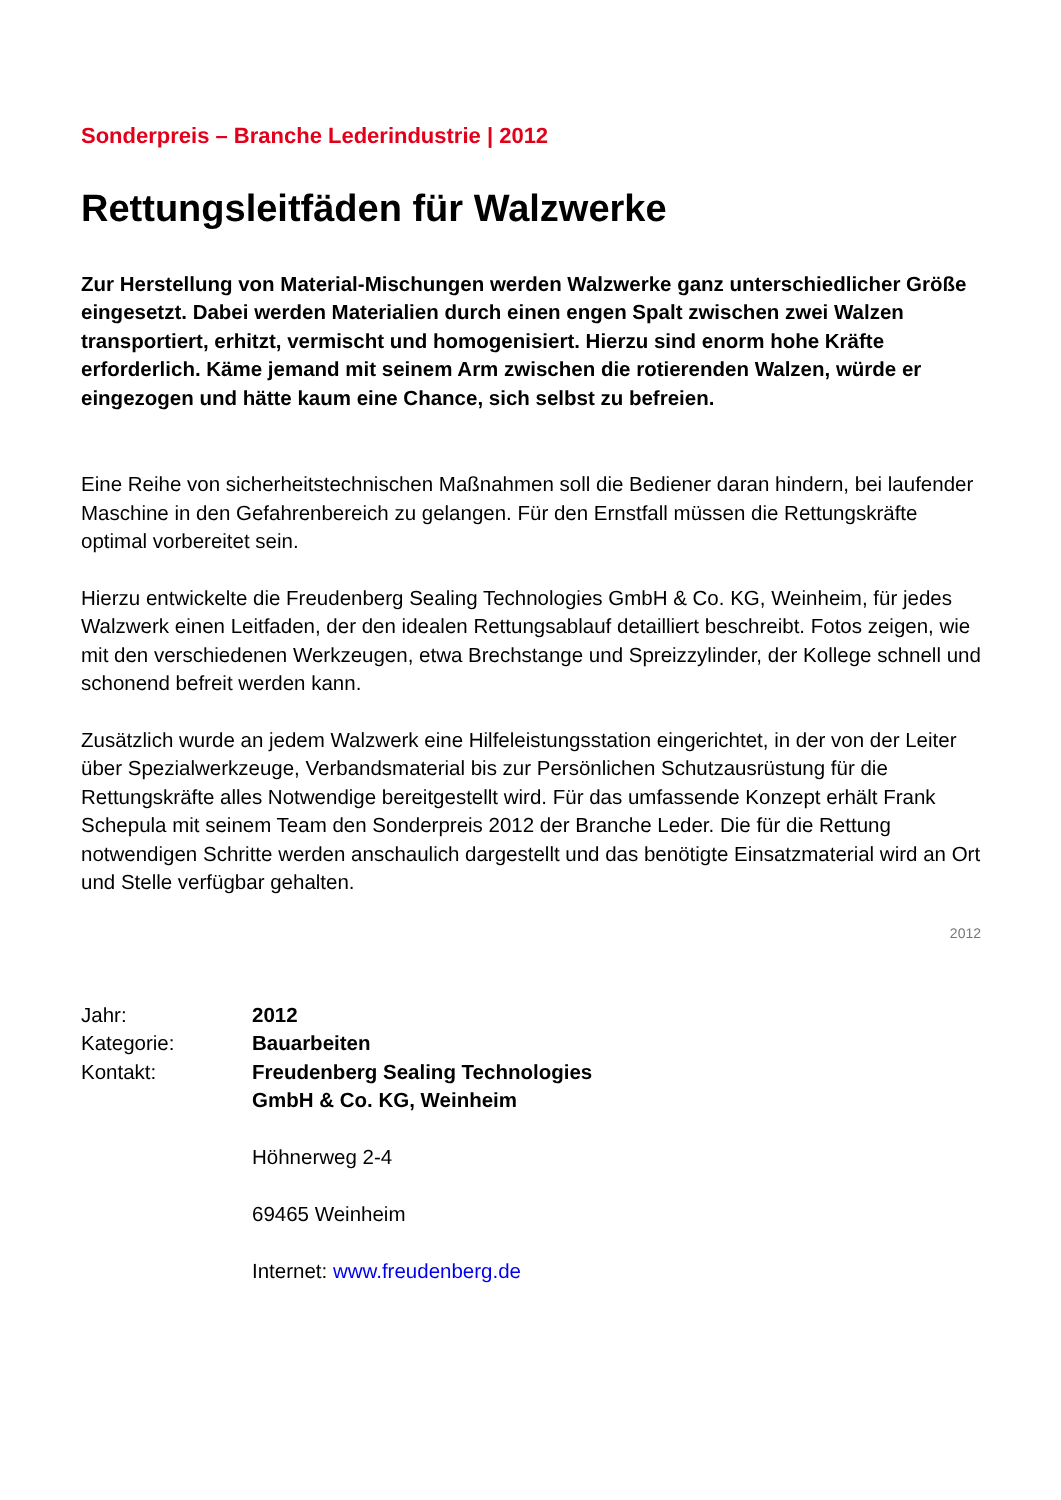Sonderpreis – Branche Lederindustrie | 2012
Rettungsleitfäden für Walzwerke
Zur Herstellung von Material-Mischungen werden Walzwerke ganz unterschiedlicher Größe eingesetzt. Dabei werden Materialien durch einen engen Spalt zwischen zwei Walzen transportiert, erhitzt, vermischt und homogenisiert. Hierzu sind enorm hohe Kräfte erforderlich. Käme jemand mit seinem Arm zwischen die rotierenden Walzen, würde er eingezogen und hätte kaum eine Chance, sich selbst zu befreien.
Eine Reihe von sicherheitstechnischen Maßnahmen soll die Bediener daran hindern, bei laufender Maschine in den Gefahrenbereich zu gelangen. Für den Ernstfall müssen die Rettungskräfte optimal vorbereitet sein.
Hierzu entwickelte die Freudenberg Sealing Technologies GmbH & Co. KG, Weinheim, für jedes Walzwerk einen Leitfaden, der den idealen Rettungsablauf detailliert beschreibt. Fotos zeigen, wie mit den verschiedenen Werkzeugen, etwa Brechstange und Spreizzylinder, der Kollege schnell und schonend befreit werden kann.
Zusätzlich wurde an jedem Walzwerk eine Hilfeleistungsstation eingerichtet, in der von der Leiter über Spezialwerkzeuge, Verbandsmaterial bis zur Persönlichen Schutzausrüstung für die Rettungskräfte alles Notwendige bereitgestellt wird. Für das umfassende Konzept erhält Frank Schepula mit seinem Team den Sonderpreis 2012 der Branche Leder. Die für die Rettung notwendigen Schritte werden anschaulich dargestellt und das benötigte Einsatzmaterial wird an Ort und Stelle verfügbar gehalten.
2012
| Jahr: | 2012 |
| Kategorie: | Bauarbeiten |
| Kontakt: | Freudenberg Sealing Technologies GmbH & Co. KG, Weinheim Höhnerweg 2-4 69465 Weinheim Internet: www.freudenberg.de |